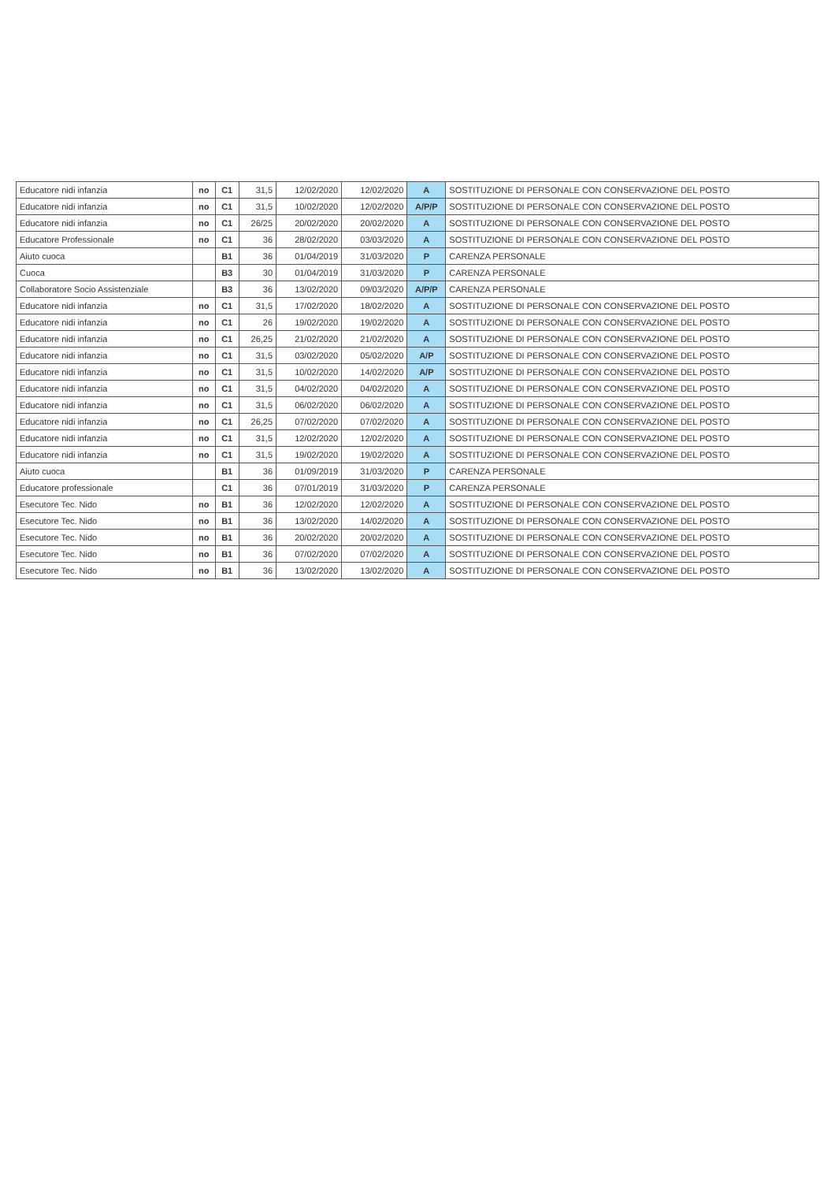| Educatore nidi infanzia | no | C1 | 31,5 | 12/02/2020 | 12/02/2020 | A | SOSTITUZIONE DI PERSONALE CON CONSERVAZIONE DEL POSTO |
| Educatore nidi infanzia | no | C1 | 31,5 | 10/02/2020 | 12/02/2020 | A/P/P | SOSTITUZIONE DI PERSONALE CON CONSERVAZIONE DEL POSTO |
| Educatore nidi infanzia | no | C1 | 26/25 | 20/02/2020 | 20/02/2020 | A | SOSTITUZIONE DI PERSONALE CON CONSERVAZIONE DEL POSTO |
| Educatore Professionale | no | C1 | 36 | 28/02/2020 | 03/03/2020 | A | SOSTITUZIONE DI PERSONALE CON CONSERVAZIONE DEL POSTO |
| Aiuto cuoca | | B1 | 36 | 01/04/2019 | 31/03/2020 | P | CARENZA PERSONALE |
| Cuoca | | B3 | 30 | 01/04/2019 | 31/03/2020 | P | CARENZA PERSONALE |
| Collaboratore Socio Assistenziale | | B3 | 36 | 13/02/2020 | 09/03/2020 | A/P/P | CARENZA PERSONALE |
| Educatore nidi infanzia | no | C1 | 31,5 | 17/02/2020 | 18/02/2020 | A | SOSTITUZIONE DI PERSONALE CON CONSERVAZIONE DEL POSTO |
| Educatore nidi infanzia | no | C1 | 26 | 19/02/2020 | 19/02/2020 | A | SOSTITUZIONE DI PERSONALE CON CONSERVAZIONE DEL POSTO |
| Educatore nidi infanzia | no | C1 | 26,25 | 21/02/2020 | 21/02/2020 | A | SOSTITUZIONE DI PERSONALE CON CONSERVAZIONE DEL POSTO |
| Educatore nidi infanzia | no | C1 | 31,5 | 03/02/2020 | 05/02/2020 | A/P | SOSTITUZIONE DI PERSONALE CON CONSERVAZIONE DEL POSTO |
| Educatore nidi infanzia | no | C1 | 31,5 | 10/02/2020 | 14/02/2020 | A/P | SOSTITUZIONE DI PERSONALE CON CONSERVAZIONE DEL POSTO |
| Educatore nidi infanzia | no | C1 | 31,5 | 04/02/2020 | 04/02/2020 | A | SOSTITUZIONE DI PERSONALE CON CONSERVAZIONE DEL POSTO |
| Educatore nidi infanzia | no | C1 | 31,5 | 06/02/2020 | 06/02/2020 | A | SOSTITUZIONE DI PERSONALE CON CONSERVAZIONE DEL POSTO |
| Educatore nidi infanzia | no | C1 | 26,25 | 07/02/2020 | 07/02/2020 | A | SOSTITUZIONE DI PERSONALE CON CONSERVAZIONE DEL POSTO |
| Educatore nidi infanzia | no | C1 | 31,5 | 12/02/2020 | 12/02/2020 | A | SOSTITUZIONE DI PERSONALE CON CONSERVAZIONE DEL POSTO |
| Educatore nidi infanzia | no | C1 | 31,5 | 19/02/2020 | 19/02/2020 | A | SOSTITUZIONE DI PERSONALE CON CONSERVAZIONE DEL POSTO |
| Aiuto cuoca | | B1 | 36 | 01/09/2019 | 31/03/2020 | P | CARENZA PERSONALE |
| Educatore professionale | | C1 | 36 | 07/01/2019 | 31/03/2020 | P | CARENZA PERSONALE |
| Esecutore Tec. Nido | no | B1 | 36 | 12/02/2020 | 12/02/2020 | A | SOSTITUZIONE DI PERSONALE CON CONSERVAZIONE DEL POSTO |
| Esecutore Tec. Nido | no | B1 | 36 | 13/02/2020 | 14/02/2020 | A | SOSTITUZIONE DI PERSONALE CON CONSERVAZIONE DEL POSTO |
| Esecutore Tec. Nido | no | B1 | 36 | 20/02/2020 | 20/02/2020 | A | SOSTITUZIONE DI PERSONALE CON CONSERVAZIONE DEL POSTO |
| Esecutore Tec. Nido | no | B1 | 36 | 07/02/2020 | 07/02/2020 | A | SOSTITUZIONE DI PERSONALE CON CONSERVAZIONE DEL POSTO |
| Esecutore Tec. Nido | no | B1 | 36 | 13/02/2020 | 13/02/2020 | A | SOSTITUZIONE DI PERSONALE CON CONSERVAZIONE DEL POSTO |